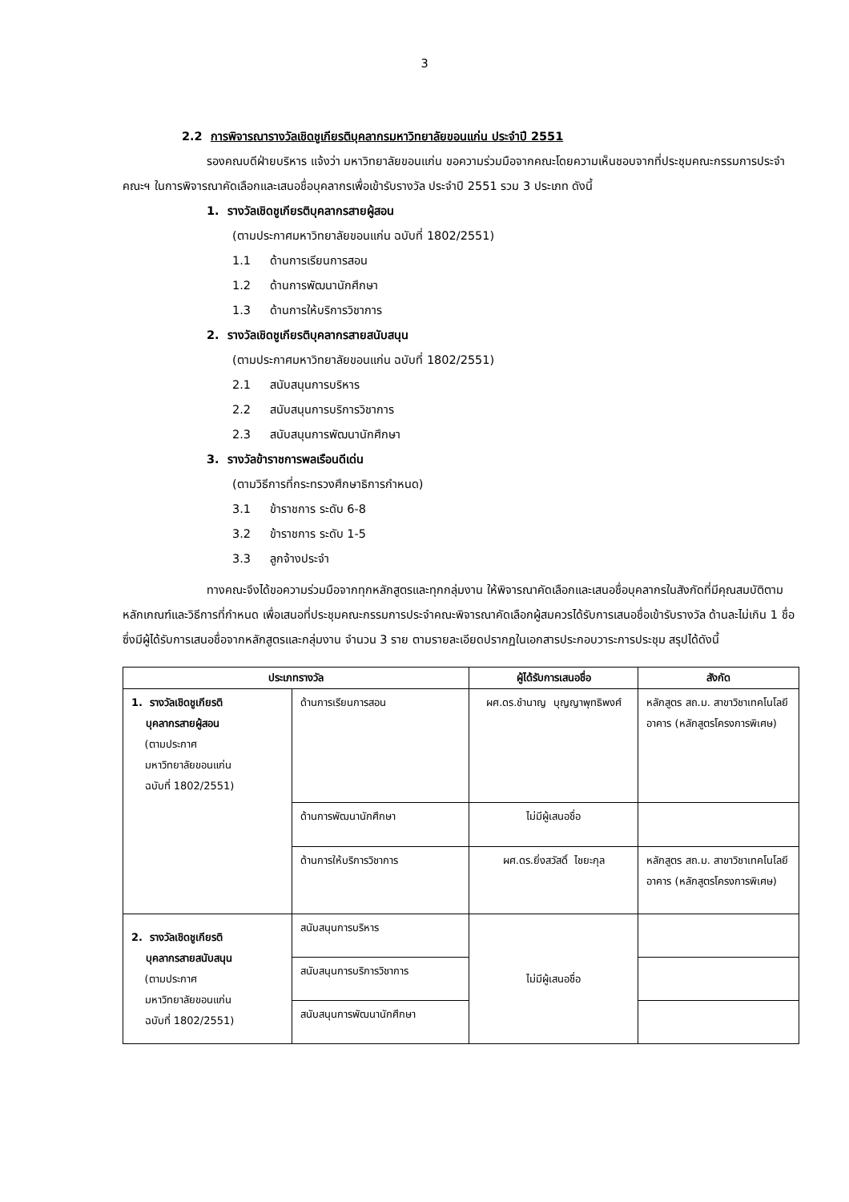3
2.2 การพิจารณารางวัลเชิดชูเกียรติบุคลากรมหาวิทยาลัยขอนแก่น ประจำปี 2551
รองคณบดีฝ่ายบริหาร แจ้งว่า มหาวิทยาลัยขอนแก่น ขอความร่วมมือจากคณะโดยความเห็นชอบจากที่ประชุมคณะกรรมการประจำคณะฯ ในการพิจารณาคัดเลือกและเสนอชื่อบุคลากรเพื่อเข้ารับรางวัล ประจำปี 2551 รวม 3 ประเภท ดังนี้
1. รางวัลเชิดชูเกียรติบุคลากรสายผู้สอน
(ตามประกาศมหาวิทยาลัยขอนแก่น ฉบับที่ 1802/2551)
1.1 ด้านการเรียนการสอน
1.2 ด้านการพัฒนานักศึกษา
1.3 ด้านการให้บริการวิชาการ
2. รางวัลเชิดชูเกียรติบุคลากรสายสนับสนุน
(ตามประกาศมหาวิทยาลัยขอนแก่น ฉบับที่ 1802/2551)
2.1 สนับสนุนการบริหาร
2.2 สนับสนุนการบริการวิชาการ
2.3 สนับสนุนการพัฒนานักศึกษา
3. รางวัลข้าราชการพลเรือนดีเด่น
(ตามวิธีการที่กระทรวงศึกษาธิการกำหนด)
3.1 ข้าราชการ ระดับ 6-8
3.2 ข้าราชการ ระดับ 1-5
3.3 ลูกจ้างประจำ
ทางคณะจึงได้ขอความร่วมมือจากทุกหลักสูตรและทุกกลุ่มงาน ให้พิจารณาคัดเลือกและเสนอชื่อบุคลากรในสังกัดที่มีคุณสมบัติตามหลักเกณฑ์และวิธีการที่กำหนด เพื่อเสนอที่ประชุมคณะกรรมการประจำคณะพิจารณาคัดเลือกผู้สมควรได้รับการเสนอชื่อเข้ารับรางวัล ด้านละไม่เกิน 1 ชื่อ ซึ่งมีผู้ได้รับการเสนอชื่อจากหลักสูตรและกลุ่มงาน จำนวน 3 ราย ตามรายละเอียดปรากฏในเอกสารประกอบวาระการประชุม สรุปได้ดังนี้
| ประเภทรางวัล | | ผู้ได้รับการเสนอชื่อ | สังกัด |
| --- | --- | --- | --- |
| 1. รางวัลเชิดชูเกียรติ บุคลากรสายผู้สอน (ตามประกาศ มหาวิทยาลัยขอนแก่น ฉบับที่ 1802/2551) | ด้านการเรียนการสอน | ผศ.ดร.ชำนาญ บุญญาพุทธิพงศ์ | หลักสูตร สถ.ม. สาขาวิชาเทคโนโลยีอาคาร (หลักสูตรโครงการพิเศษ) |
| | ด้านการพัฒนานักศึกษา | ไม่มีผู้เสนอชื่อ | |
| | ด้านการให้บริการวิชาการ | ผศ.ดร.ยิ่งสวัสดิ์ ไชยะกุล | หลักสูตร สถ.ม. สาขาวิชาเทคโนโลยีอาคาร (หลักสูตรโครงการพิเศษ) |
| 2. รางวัลเชิดชูเกียรติ บุคลากรสายสนับสนุน (ตามประกาศ มหาวิทยาลัยขอนแก่น ฉบับที่ 1802/2551) | สนับสนุนการบริหาร | ไม่มีผู้เสนอชื่อ | |
| | สนับสนุนการบริการวิชาการ | | |
| | สนับสนุนการพัฒนานักศึกษา | | |